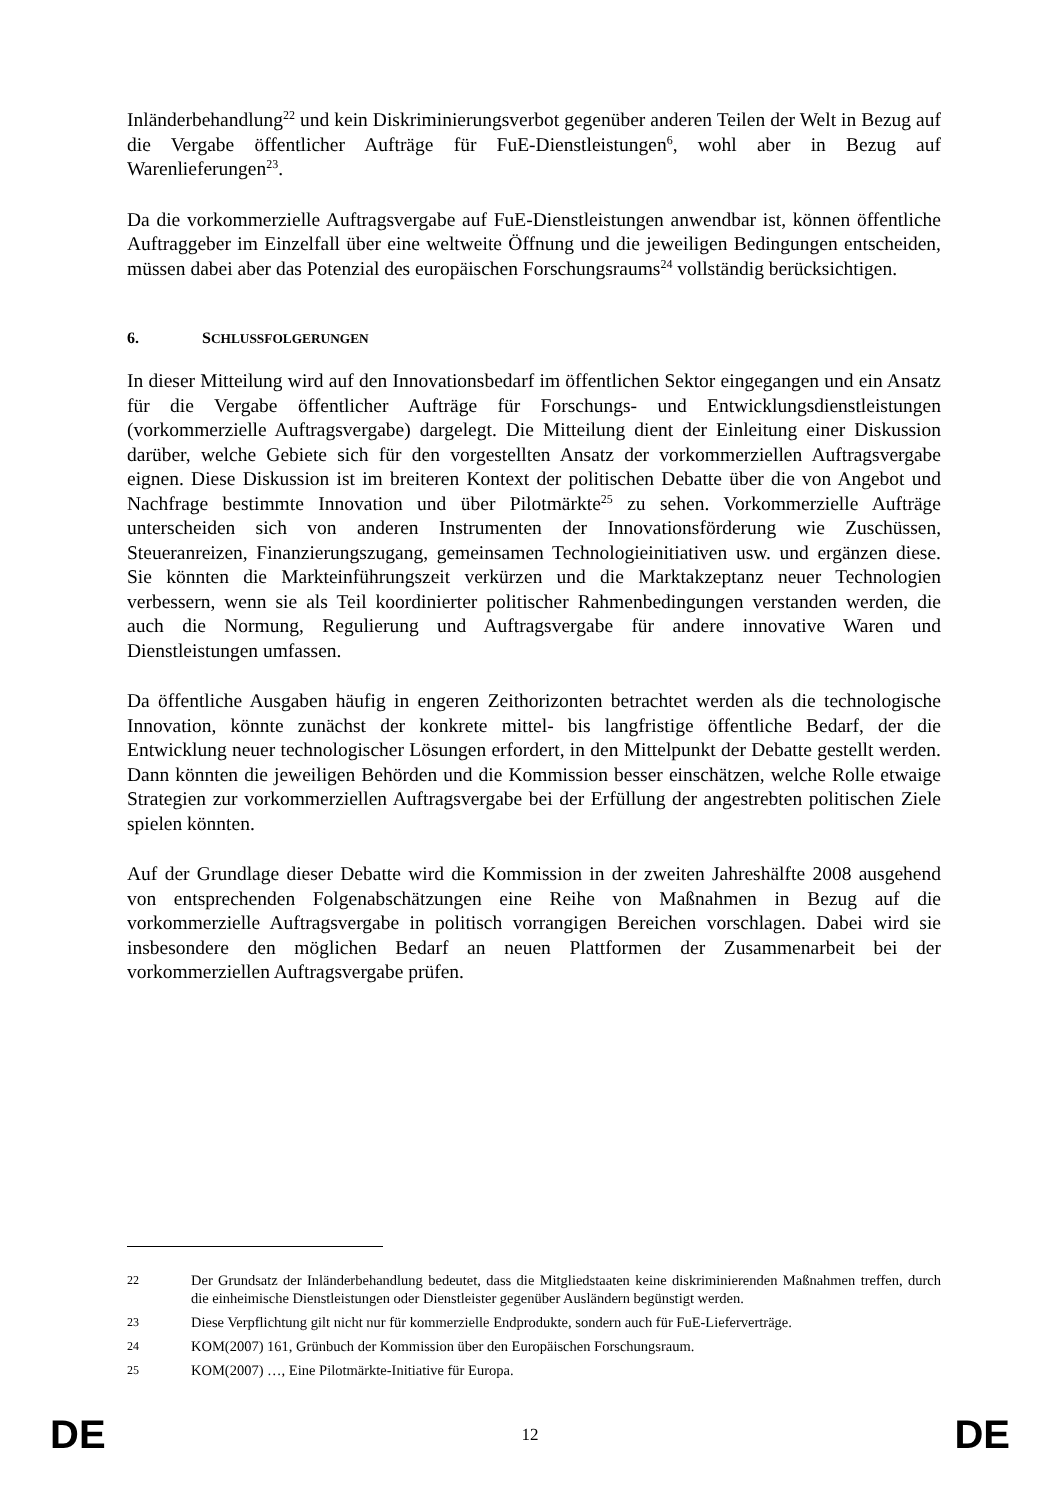Inländerbehandlung<sup>22</sup> und kein Diskriminierungsverbot gegenüber anderen Teilen der Welt in Bezug auf die Vergabe öffentlicher Aufträge für FuE-Dienstleistungen<sup>6</sup>, wohl aber in Bezug auf Warenlieferungen<sup>23</sup>.
Da die vorkommerzielle Auftragsvergabe auf FuE-Dienstleistungen anwendbar ist, können öffentliche Auftraggeber im Einzelfall über eine weltweite Öffnung und die jeweiligen Bedingungen entscheiden, müssen dabei aber das Potenzial des europäischen Forschungsraums<sup>24</sup> vollständig berücksichtigen.
6. SCHLUSSFOLGERUNGEN
In dieser Mitteilung wird auf den Innovationsbedarf im öffentlichen Sektor eingegangen und ein Ansatz für die Vergabe öffentlicher Aufträge für Forschungs- und Entwicklungsdienstleistungen (vorkommerzielle Auftragsvergabe) dargelegt. Die Mitteilung dient der Einleitung einer Diskussion darüber, welche Gebiete sich für den vorgestellten Ansatz der vorkommerziellen Auftragsvergabe eignen. Diese Diskussion ist im breiteren Kontext der politischen Debatte über die von Angebot und Nachfrage bestimmte Innovation und über Pilotmärkte<sup>25</sup> zu sehen. Vorkommerzielle Aufträge unterscheiden sich von anderen Instrumenten der Innovationsförderung wie Zuschüssen, Steueranreizen, Finanzierungszugang, gemeinsamen Technologieinitiativen usw. und ergänzen diese. Sie könnten die Markteinführungszeit verkürzen und die Marktakzeptanz neuer Technologien verbessern, wenn sie als Teil koordinierter politischer Rahmenbedingungen verstanden werden, die auch die Normung, Regulierung und Auftragsvergabe für andere innovative Waren und Dienstleistungen umfassen.
Da öffentliche Ausgaben häufig in engeren Zeithorizonten betrachtet werden als die technologische Innovation, könnte zunächst der konkrete mittel- bis langfristige öffentliche Bedarf, der die Entwicklung neuer technologischer Lösungen erfordert, in den Mittelpunkt der Debatte gestellt werden. Dann könnten die jeweiligen Behörden und die Kommission besser einschätzen, welche Rolle etwaige Strategien zur vorkommerziellen Auftragsvergabe bei der Erfüllung der angestrebten politischen Ziele spielen könnten.
Auf der Grundlage dieser Debatte wird die Kommission in der zweiten Jahreshälfte 2008 ausgehend von entsprechenden Folgenabschätzungen eine Reihe von Maßnahmen in Bezug auf die vorkommerzielle Auftragsvergabe in politisch vorrangigen Bereichen vorschlagen. Dabei wird sie insbesondere den möglichen Bedarf an neuen Plattformen der Zusammenarbeit bei der vorkommerziellen Auftragsvergabe prüfen.
22 Der Grundsatz der Inländerbehandlung bedeutet, dass die Mitgliedstaaten keine diskriminierenden Maßnahmen treffen, durch die einheimische Dienstleistungen oder Dienstleister gegenüber Ausländern begünstigt werden.
23 Diese Verpflichtung gilt nicht nur für kommerzielle Endprodukte, sondern auch für FuE-Lieferverträge.
24 KOM(2007) 161, Grünbuch der Kommission über den Europäischen Forschungsraum.
25 KOM(2007) …, Eine Pilotmärkte-Initiative für Europa.
DE 12 DE